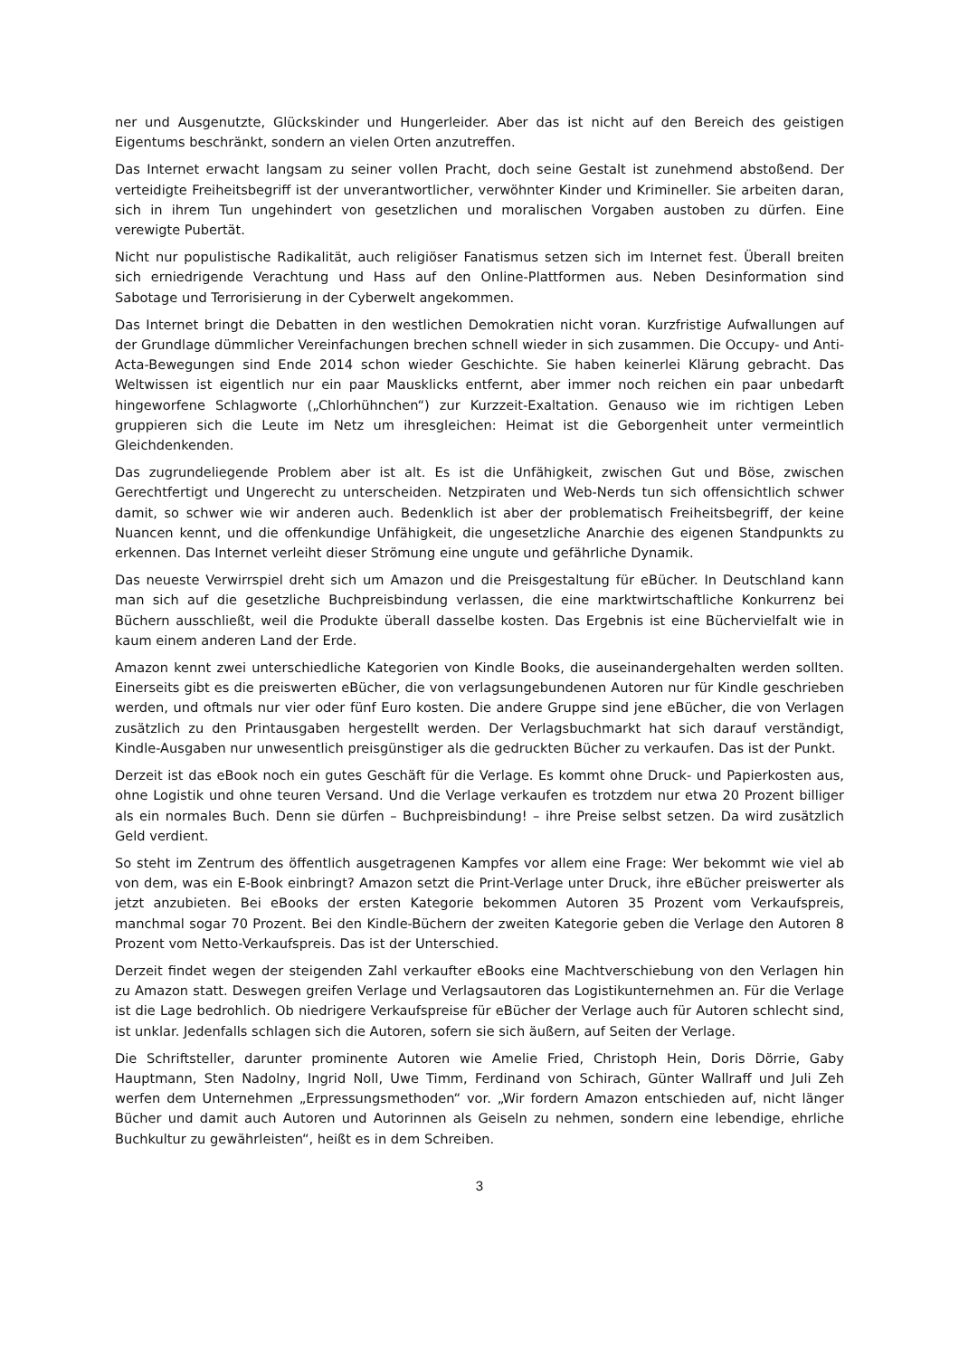ner und Ausgenutzte, Glückskinder und Hungerleider. Aber das ist nicht auf den Bereich des geistigen Eigentums beschränkt, sondern an vielen Orten anzutreffen.
Das Internet erwacht langsam zu seiner vollen Pracht, doch seine Gestalt ist zunehmend abstoßend. Der verteidigte Freiheitsbegriff ist der unverantwortlicher, verwöhnter Kinder und Krimineller. Sie arbeiten daran, sich in ihrem Tun ungehindert von gesetzlichen und moralischen Vorgaben austoben zu dürfen. Eine verewigte Pubertät.
Nicht nur populistische Radikalität, auch religiöser Fanatismus setzen sich im Internet fest. Überall breiten sich erniedrigende Verachtung und Hass auf den Online-Plattformen aus. Neben Desinformation sind Sabotage und Terrorisierung in der Cyberwelt angekommen.
Das Internet bringt die Debatten in den westlichen Demokratien nicht voran. Kurzfristige Aufwallungen auf der Grundlage dümmlicher Vereinfachungen brechen schnell wieder in sich zusammen. Die Occupy- und Anti-Acta-Bewegungen sind Ende 2014 schon wieder Geschichte. Sie haben keinerlei Klärung gebracht. Das Weltwissen ist eigentlich nur ein paar Mausklicks entfernt, aber immer noch reichen ein paar unbedarft hingeworfene Schlagworte („Chlorhühnchen“) zur Kurzzeit-Exaltation. Genauso wie im richtigen Leben gruppieren sich die Leute im Netz um ihresgleichen: Heimat ist die Geborgenheit unter vermeintlich Gleichdenkenden.
Das zugrundeliegende Problem aber ist alt. Es ist die Unfähigkeit, zwischen Gut und Böse, zwischen Gerechtfertigt und Ungerecht zu unterscheiden. Netzpiraten und Web-Nerds tun sich offensichtlich schwer damit, so schwer wie wir anderen auch. Bedenklich ist aber der problematisch Freiheitsbegriff, der keine Nuancen kennt, und die offenkundige Unfähigkeit, die ungesetzliche Anarchie des eigenen Standpunkts zu erkennen. Das Internet verleiht dieser Strömung eine ungute und gefährliche Dynamik.
Das neueste Verwirrspiel dreht sich um Amazon und die Preisgestaltung für eBücher. In Deutschland kann man sich auf die gesetzliche Buchpreisbindung verlassen, die eine marktwirtschaftliche Konkurrenz bei Büchern ausschließt, weil die Produkte überall dasselbe kosten. Das Ergebnis ist eine Büchervielfalt wie in kaum einem anderen Land der Erde.
Amazon kennt zwei unterschiedliche Kategorien von Kindle Books, die auseinandergehalten werden sollten. Einerseits gibt es die preiswerten eBücher, die von verlagsungebundenen Autoren nur für Kindle geschrieben werden, und oftmals nur vier oder fünf Euro kosten. Die andere Gruppe sind jene eBücher, die von Verlagen zusätzlich zu den Printausgaben hergestellt werden. Der Verlagsbuchmarkt hat sich darauf verständigt, Kindle-Ausgaben nur unwesentlich preisgünstiger als die gedruckten Bücher zu verkaufen. Das ist der Punkt.
Derzeit ist das eBook noch ein gutes Geschäft für die Verlage. Es kommt ohne Druck- und Papierkosten aus, ohne Logistik und ohne teuren Versand. Und die Verlage verkaufen es trotzdem nur etwa 20 Prozent billiger als ein normales Buch. Denn sie dürfen – Buchpreisbindung! – ihre Preise selbst setzen. Da wird zusätzlich Geld verdient.
So steht im Zentrum des öffentlich ausgetragenen Kampfes vor allem eine Frage: Wer bekommt wie viel ab von dem, was ein E-Book einbringt? Amazon setzt die Print-Verlage unter Druck, ihre eBücher preiswerter als jetzt anzubieten. Bei eBooks der ersten Kategorie bekommen Autoren 35 Prozent vom Verkaufspreis, manchmal sogar 70 Prozent. Bei den Kindle-Büchern der zweiten Kategorie geben die Verlage den Autoren 8 Prozent vom Netto-Verkaufspreis. Das ist der Unterschied.
Derzeit findet wegen der steigenden Zahl verkaufter eBooks eine Machtverschiebung von den Verlagen hin zu Amazon statt. Deswegen greifen Verlage und Verlagsautoren das Logistikunternehmen an. Für die Verlage ist die Lage bedrohlich. Ob niedrigere Verkaufspreise für eBücher der Verlage auch für Autoren schlecht sind, ist unklar. Jedenfalls schlagen sich die Autoren, sofern sie sich äußern, auf Seiten der Verlage.
Die Schriftsteller, darunter prominente Autoren wie Amelie Fried, Christoph Hein, Doris Dörrie, Gaby Hauptmann, Sten Nadolny, Ingrid Noll, Uwe Timm, Ferdinand von Schirach, Günter Wallraff und Juli Zeh werfen dem Unternehmen „Erpressungsmethoden“ vor. „Wir fordern Amazon entschieden auf, nicht länger Bücher und damit auch Autoren und Autorinnen als Geiseln zu nehmen, sondern eine lebendige, ehrliche Buchkultur zu gewährleisten“, heißt es in dem Schreiben.
3